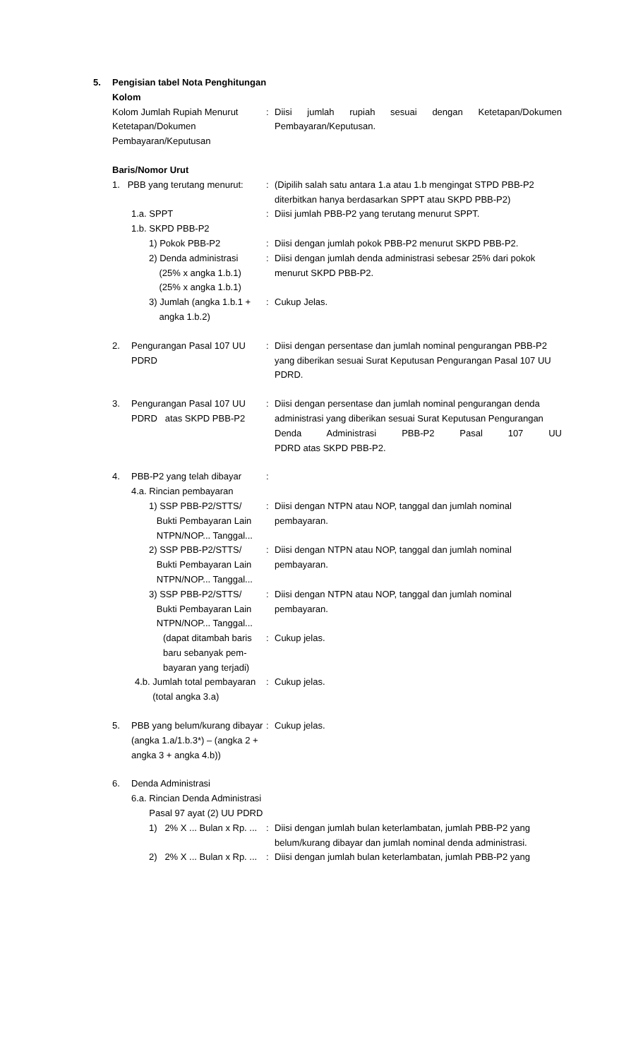5. Pengisian tabel Nota Penghitungan
Kolom
Kolom Jumlah Rupiah Menurut Ketetapan/Dokumen Pembayaran/Keputusan
: Diisi jumlah rupiah sesuai dengan Ketetapan/Dokumen
Pembayaran/Keputusan.
Baris/Nomor Urut
1. PBB yang terutang menurut:
: (Dipilih salah satu antara 1.a atau 1.b mengingat STPD PBB-P2 diterbitkan hanya berdasarkan SPPT atau SKPD PBB-P2)
1.a. SPPT : Diisi jumlah PBB-P2 yang terutang menurut SPPT.
1.b. SKPD PBB-P2
1) Pokok PBB-P2 : Diisi dengan jumlah pokok PBB-P2 menurut SKPD PBB-P2.
2) Denda administrasi
(25% x angka 1.b.1)
(25% x angka 1.b.1)
: Diisi dengan jumlah denda administrasi sebesar 25% dari pokok menurut SKPD PBB-P2.
3) Jumlah (angka 1.b.1 +
angka 1.b.2)
: Cukup Jelas.
2. Pengurangan Pasal 107 UU PDRD
: Diisi dengan persentase dan jumlah nominal pengurangan PBB-P2 yang diberikan sesuai Surat Keputusan Pengurangan Pasal 107 UU PDRD.
3. Pengurangan Pasal 107 UU PDRD atas SKPD PBB-P2
: Diisi dengan persentase dan jumlah nominal pengurangan denda administrasi yang diberikan sesuai Surat Keputusan Pengurangan
Denda Administrasi PBB-P2 Pasal 107 UU
PDRD atas SKPD PBB-P2.
4. PBB-P2 yang telah dibayar
:
4.a. Rincian pembayaran
1) SSP PBB-P2/STTS/
Bukti Pembayaran Lain
NTPN/NOP... Tanggal...
: Diisi dengan NTPN atau NOP, tanggal dan jumlah nominal pembayaran.
2) SSP PBB-P2/STTS/
Bukti Pembayaran Lain
NTPN/NOP... Tanggal...
: Diisi dengan NTPN atau NOP, tanggal dan jumlah nominal pembayaran.
3) SSP PBB-P2/STTS/
Bukti Pembayaran Lain
NTPN/NOP... Tanggal...
: Diisi dengan NTPN atau NOP, tanggal dan jumlah nominal pembayaran.
(dapat ditambah baris baru sebanyak pem-bayaran yang terjadi)
: Cukup jelas.
4.b. Jumlah total pembayaran
(total angka 3.a)
: Cukup jelas.
5. PBB yang belum/kurang dibayar (angka 1.a/1.b.3*) – (angka 2 + angka 3 + angka 4.b))
: Cukup jelas.
6. Denda Administrasi
6.a. Rincian Denda Administrasi
Pasal 97 ayat (2) UU PDRD
1) 2% X ... Bulan x Rp. ...
: Diisi dengan jumlah bulan keterlambatan, jumlah PBB-P2 yang belum/kurang dibayar dan jumlah nominal denda administrasi.
2) 2% X ... Bulan x Rp. ...
: Diisi dengan jumlah bulan keterlambatan, jumlah PBB-P2 yang